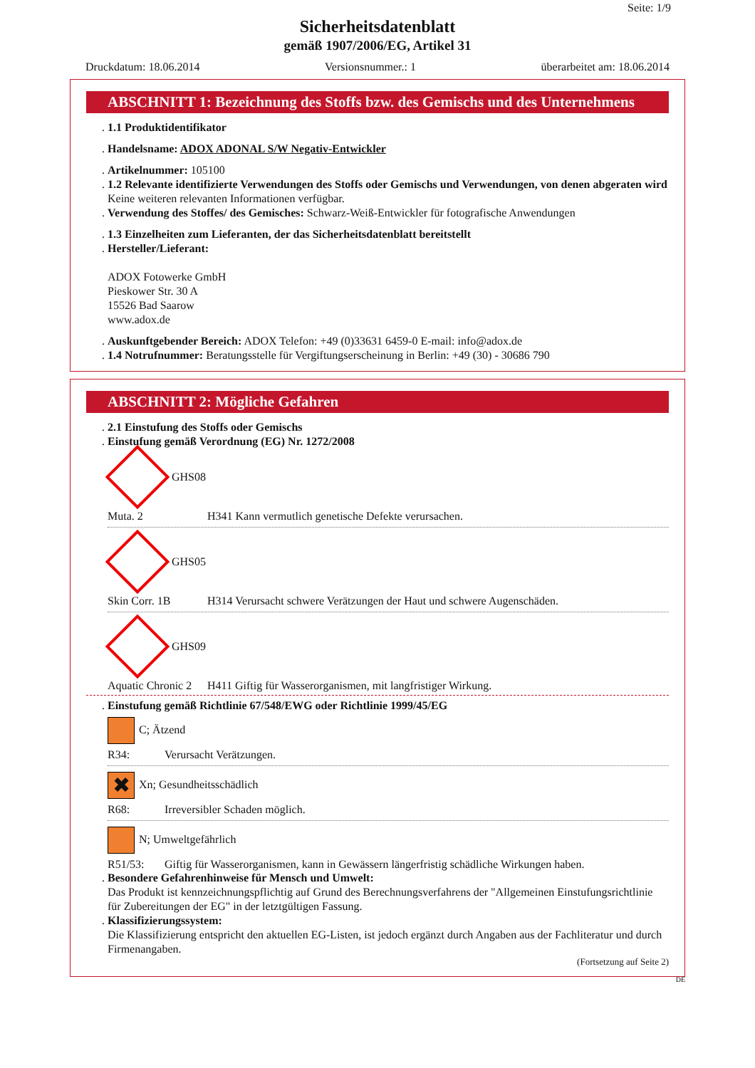Seite: 1/9
Sicherheitsdatenblatt
gemäß 1907/2006/EG, Artikel 31
Druckdatum: 18.06.2014 Versionsnummer.: 1 überarbeitet am: 18.06.2014
ABSCHNITT 1: Bezeichnung des Stoffs bzw. des Gemischs und des Unternehmens
. 1.1 Produktidentifikator
. Handelsname: ADOX ADONAL S/W Negativ-Entwickler
. Artikelnummer: 105100
. 1.2 Relevante identifizierte Verwendungen des Stoffs oder Gemischs und Verwendungen, von denen abgeraten wird
Keine weiteren relevanten Informationen verfügbar.
. Verwendung des Stoffes/ des Gemisches: Schwarz-Weiß-Entwickler für fotografische Anwendungen
. 1.3 Einzelheiten zum Lieferanten, der das Sicherheitsdatenblatt bereitstellt
. Hersteller/Lieferant:
ADOX Fotowerke GmbH
Pieskower Str. 30 A
15526 Bad Saarow
www.adox.de
. Auskunftgebender Bereich: ADOX Telefon: +49 (0)33631 6459-0 E-mail: info@adox.de
. 1.4 Notrufnummer: Beratungsstelle für Vergiftungserscheinung in Berlin: +49 (30) - 30686 790
ABSCHNITT 2: Mögliche Gefahren
. 2.1 Einstufung des Stoffs oder Gemischs
. Einstufung gemäß Verordnung (EG) Nr. 1272/2008
GHS08
Muta. 2 H341 Kann vermutlich genetische Defekte verursachen.
GHS05
Skin Corr. 1B H314 Verursacht schwere Verätzungen der Haut und schwere Augenschäden.
GHS09
Aquatic Chronic 2 H411 Giftig für Wasserorganismen, mit langfristiger Wirkung.
. Einstufung gemäß Richtlinie 67/548/EWG oder Richtlinie 1999/45/EG
C; Ätzend
R34: Verursacht Verätzungen.
✖ Xn; Gesundheitsschädlich
R68: Irreversibler Schaden möglich.
N; Umweltgefährlich
R51/53: Giftig für Wasserorganismen, kann in Gewässern längerfristig schädliche Wirkungen haben.
. Besondere Gefahrenhinweise für Mensch und Umwelt:
Das Produkt ist kennzeichnungspflichtig auf Grund des Berechnungsverfahrens der "Allgemeinen Einstufungsrichtlinie für Zubereitungen der EG" in der letztgültigen Fassung.
. Klassifizierungssystem:
Die Klassifizierung entspricht den aktuellen EG-Listen, ist jedoch ergänzt durch Angaben aus der Fachliteratur und durch Firmenangaben.
(Fortsetzung auf Seite 2)
DE